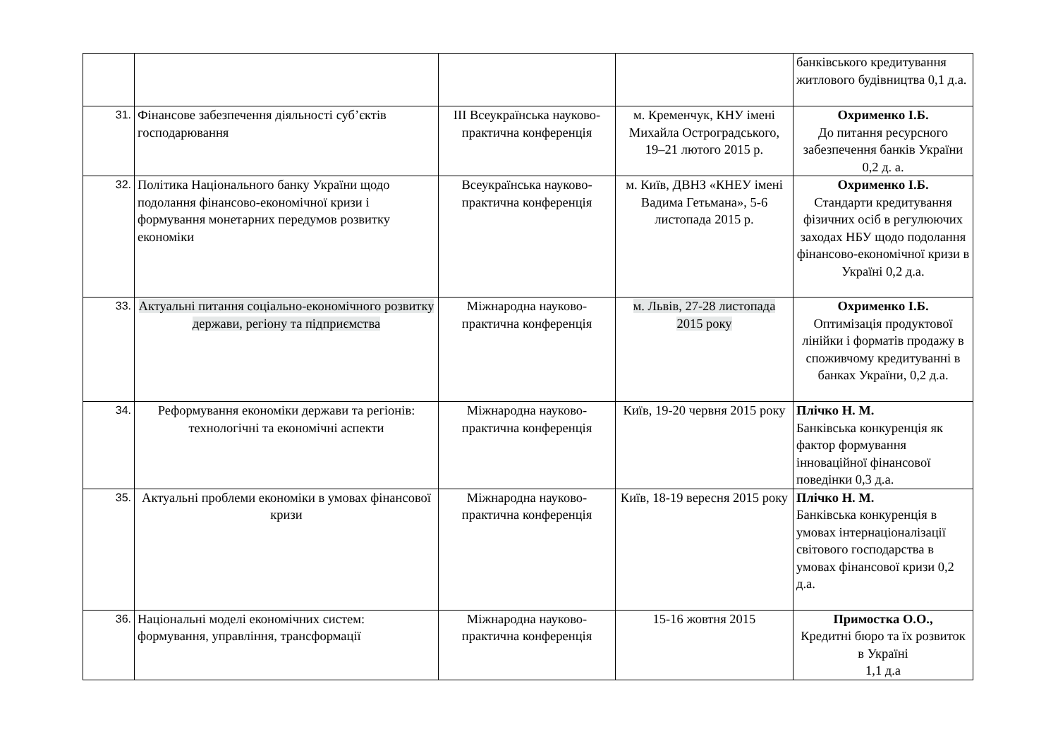| | | | | банківського кредитування житлового будівництва 0,1 д.а. |
| 31. | Фінансове забезпечення діяльності суб’єктів господарювання | III Всеукраїнська науково-практична конференція | м. Кременчук, КНУ імені Михайла Остроградського, 19–21 лютого 2015 р. | Охрименко І.Б. До питання ресурсного забезпечення банків України 0,2 д. а. |
| 32. | Політика Національного банку України щодо подолання фінансово-економічної кризи і формування монетарних передумов розвитку економіки | Всеукраїнська науково-практична конференція | м. Київ, ДВНЗ «КНЕУ імені Вадима Гетьмана», 5-6 листопада 2015 р. | Охрименко І.Б. Стандарти кредитування фізичних осіб в регулюючих заходах НБУ щодо подолання фінансово-економічної кризи в Україні 0,2 д.а. |
| 33. | Актуальні питання соціально-економічного розвитку держави, регіону та підприємства | Міжнародна науково-практична конференція | м. Львів, 27-28 листопада 2015 року | Охрименко І.Б. Оптимізація продуктової лінійки і форматів продажу в споживчому кредитуванні в банках України, 0,2 д.а. |
| 34. | Реформування економіки держави та регіонів: технологічні та економічні аспекти | Міжнародна науково-практична конференція | Київ, 19-20 червня 2015 року | Плічко Н. М. Банківська конкуренція як фактор формування інноваційної фінансової поведінки 0,3 д.а. |
| 35. | Актуальні проблеми економіки в умовах фінансової кризи | Міжнародна науково-практична конференція | Київ, 18-19 вересня 2015 року | Плічко Н. М. Банківська конкуренція в умовах інтернаціоналізації світового господарства в умовах фінансової кризи 0,2 д.а. |
| 36. | Національні моделі економічних систем: формування, управління, трансформації | Міжнародна науково-практична конференція | 15-16 жовтня 2015 | Примостка О.О., Кредитні бюро та їх розвиток в Україні 1,1 д.а |